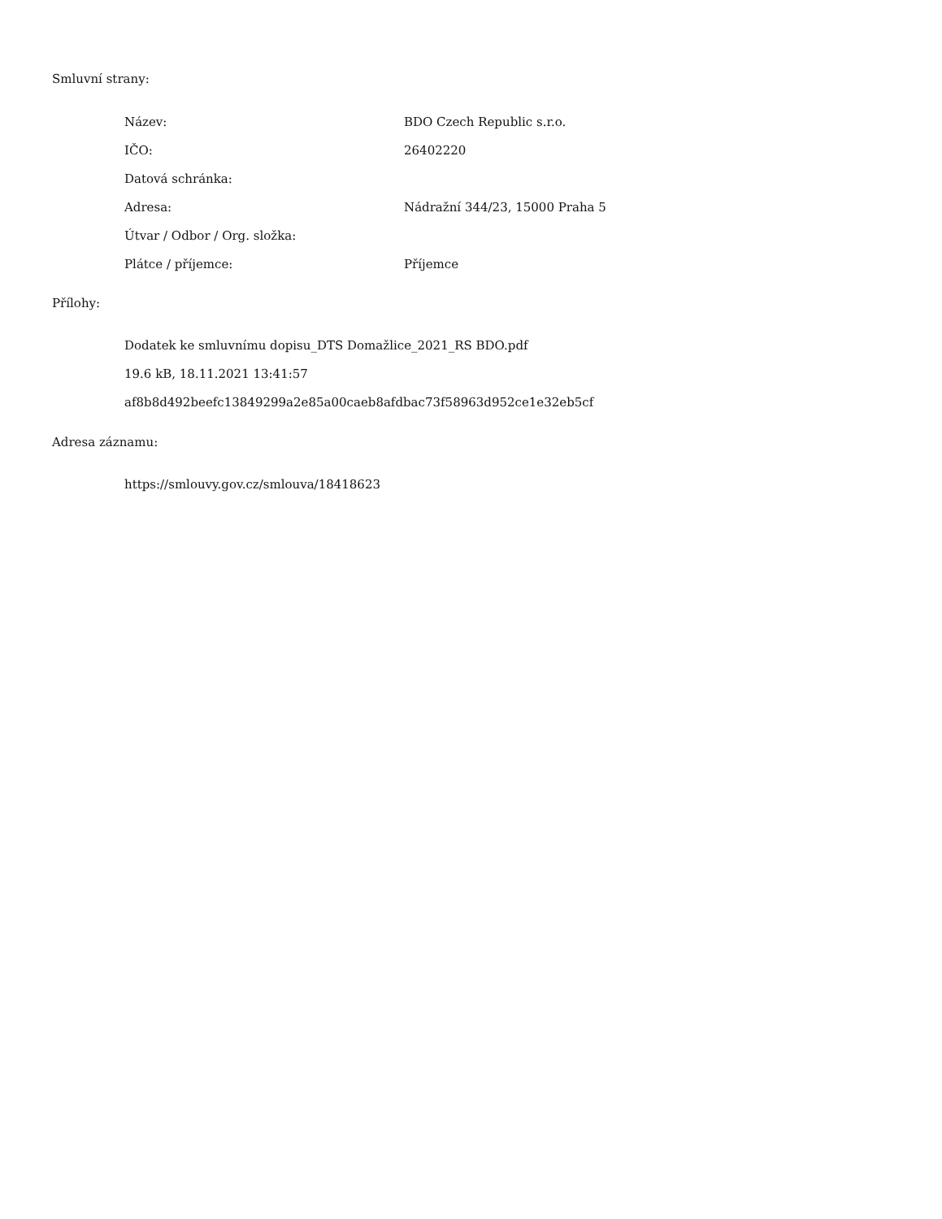Smluvní strany:
| Název: | BDO Czech Republic s.r.o. |
| IČO: | 26402220 |
| Datová schránka: | |
| Adresa: | Nádražní 344/23, 15000 Praha 5 |
| Útvar / Odbor / Org. složka: | |
| Plátce / příjemce: | Příjemce |
Přílohy:
Dodatek ke smluvnímu dopisu_DTS Domažlice_2021_RS BDO.pdf
19.6 kB, 18.11.2021 13:41:57
af8b8d492beefc13849299a2e85a00caeb8afdbac73f58963d952ce1e32eb5cf
Adresa záznamu:
https://smlouvy.gov.cz/smlouva/18418623